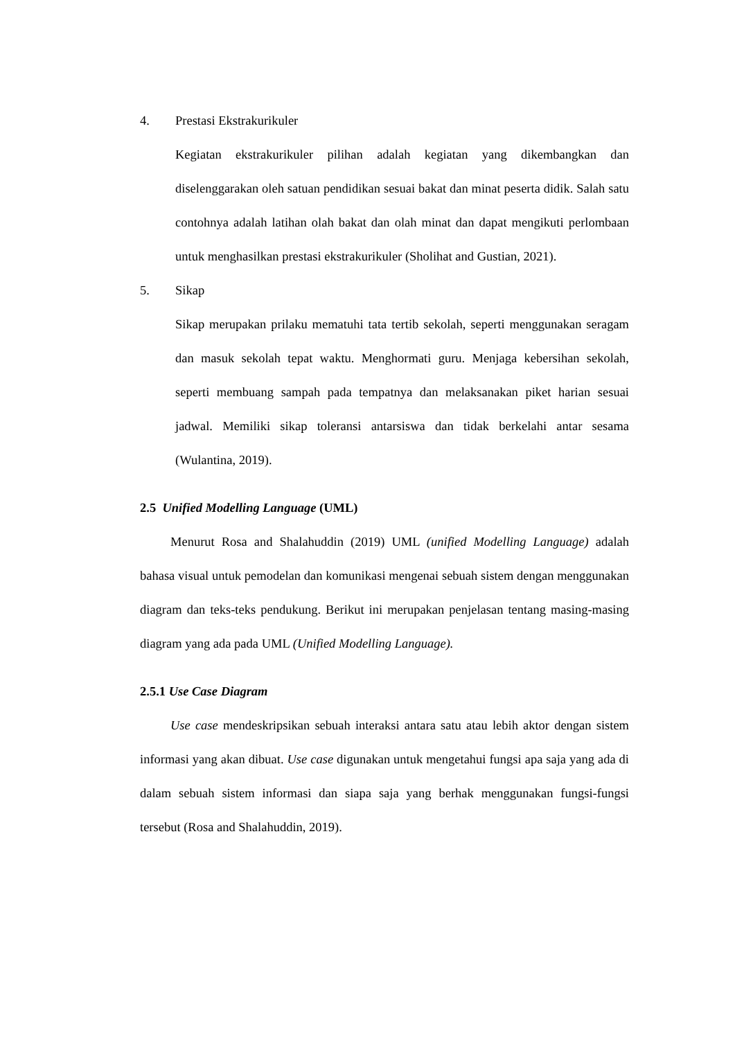4. Prestasi Ekstrakurikuler
Kegiatan ekstrakurikuler pilihan adalah kegiatan yang dikembangkan dan diselenggarakan oleh satuan pendidikan sesuai bakat dan minat peserta didik. Salah satu contohnya adalah latihan olah bakat dan olah minat dan dapat mengikuti perlombaan untuk menghasilkan prestasi ekstrakurikuler (Sholihat and Gustian, 2021).
5. Sikap
Sikap merupakan prilaku mematuhi tata tertib sekolah, seperti menggunakan seragam dan masuk sekolah tepat waktu. Menghormati guru. Menjaga kebersihan sekolah, seperti membuang sampah pada tempatnya dan melaksanakan piket harian sesuai jadwal. Memiliki sikap toleransi antarsiswa dan tidak berkelahi antar sesama (Wulantina, 2019).
2.5 Unified Modelling Language (UML)
Menurut Rosa and Shalahuddin (2019) UML (unified Modelling Language) adalah bahasa visual untuk pemodelan dan komunikasi mengenai sebuah sistem dengan menggunakan diagram dan teks-teks pendukung. Berikut ini merupakan penjelasan tentang masing-masing diagram yang ada pada UML (Unified Modelling Language).
2.5.1 Use Case Diagram
Use case mendeskripsikan sebuah interaksi antara satu atau lebih aktor dengan sistem informasi yang akan dibuat. Use case digunakan untuk mengetahui fungsi apa saja yang ada di dalam sebuah sistem informasi dan siapa saja yang berhak menggunakan fungsi-fungsi tersebut (Rosa and Shalahuddin, 2019).